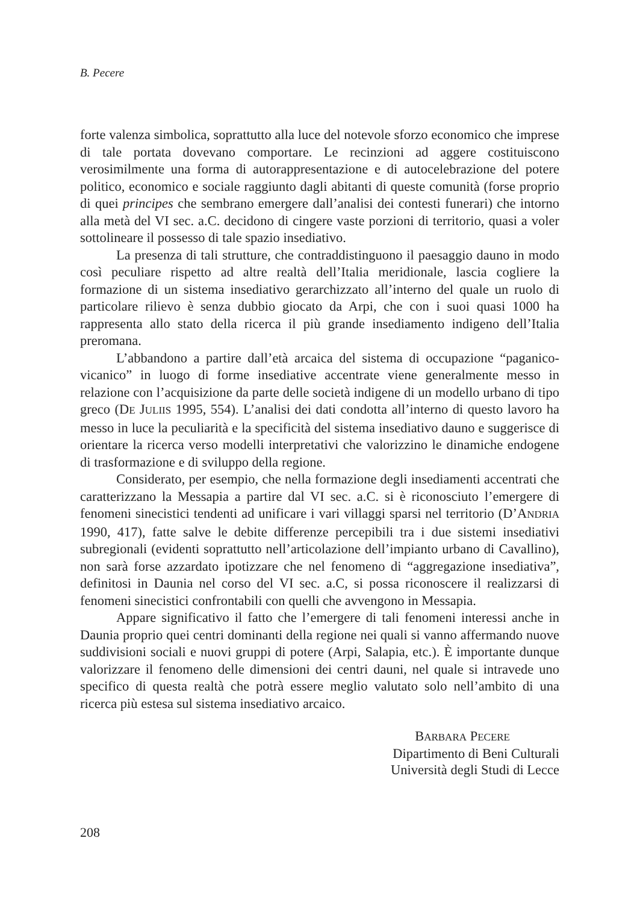B. Pecere
forte valenza simbolica, soprattutto alla luce del notevole sforzo economico che imprese di tale portata dovevano comportare. Le recinzioni ad aggere costituiscono verosimilmente una forma di autorappresentazione e di auto­celebrazione del potere politico, economico e sociale raggiunto dagli abitanti di queste comunità (forse proprio di quei principes che sembrano emergere dall’analisi dei contesti funerari) che intorno alla metà del VI sec. a.C. decidono di cingere vaste porzioni di territorio, quasi a voler sottolineare il possesso di tale spazio insediativo.
La presenza di tali strutture, che contraddistinguono il paesaggio dauno in modo così peculiare rispetto ad altre realtà dell’Italia meridionale, lascia cogliere la formazione di un sistema insediativo gerarchizzato all’interno del quale un ruolo di particolare rilievo è senza dubbio giocato da Arpi, che con i suoi quasi 1000 ha rappresenta allo stato della ricerca il più grande insedia­mento indigeno dell’Italia preromana.
L’abbandono a partire dall’età arcaica del sistema di occupazione “pa­ganico-vicanico” in luogo di forme insediative accentrate viene generalmente messo in relazione con l’acquisizione da parte delle società indigene di un modello urbano di tipo greco (DE JULIIS 1995, 554). L’analisi dei dati condotta all’interno di questo lavoro ha messo in luce la peculiarità e la specificità del sistema insediativo dauno e suggerisce di orientare la ricerca verso modelli interpretativi che valorizzino le dinamiche endogene di trasformazione e di sviluppo della regione.
Considerato, per esempio, che nella formazione degli insediamenti accen­trati che caratterizzano la Messapia a partire dal VI sec. a.C. si è riconosciuto l’emergere di fenomeni sinecistici tendenti ad unificare i vari villaggi sparsi nel territorio (D’ANDRIA 1990, 417), fatte salve le debite differenze percepibili tra i due sistemi insediativi subregionali (evidenti soprattutto nell’articolazione dell’impianto urbano di Cavallino), non sarà forse azzardato ipotizzare che nel fenomeno di “aggregazione insediativa”, definitosi in Daunia nel corso del VI sec. a.C, si possa riconoscere il realizzarsi di fenomeni sinecistici confrontabili con quelli che avvengono in Messapia.
Appare significativo il fatto che l’emergere di tali fenomeni interessi anche in Daunia proprio quei centri dominanti della regione nei quali si vanno affermando nuove suddivisioni sociali e nuovi gruppi di potere (Arpi, Salapia, etc.). È importante dunque valorizzare il fenomeno delle dimensioni dei centri dauni, nel quale si intravede uno specifico di questa realtà che potrà essere meglio valutato solo nell’ambito di una ricerca più estesa sul sistema insediativo arcaico.
BARBARA PECERE
Dipartimento di Beni Culturali
Università degli Studi di Lecce
208